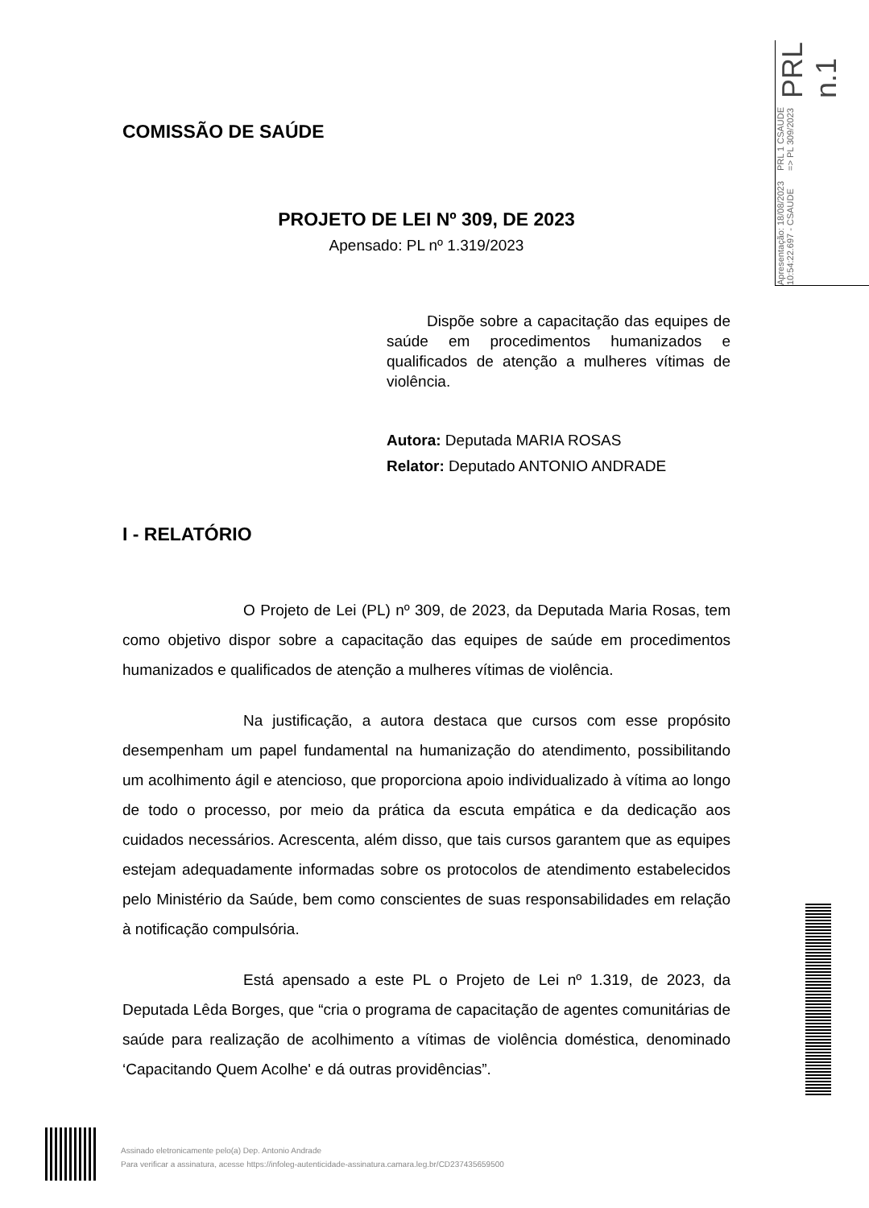Apresentação: 18/08/2023 10:54:22.697 - CSAUDE PRL 1 CSAUDE => PL 309/2023 PRL n.1
COMISSÃO DE SAÚDE
PROJETO DE LEI Nº 309, DE 2023
Apensado: PL nº 1.319/2023
Dispõe sobre a capacitação das equipes de saúde em procedimentos humanizados e qualificados de atenção a mulheres vítimas de violência.
Autora: Deputada MARIA ROSAS
Relator: Deputado ANTONIO ANDRADE
I - RELATÓRIO
O Projeto de Lei (PL) nº 309, de 2023, da Deputada Maria Rosas, tem como objetivo dispor sobre a capacitação das equipes de saúde em procedimentos humanizados e qualificados de atenção a mulheres vítimas de violência.
Na justificação, a autora destaca que cursos com esse propósito desempenham um papel fundamental na humanização do atendimento, possibilitando um acolhimento ágil e atencioso, que proporciona apoio individualizado à vítima ao longo de todo o processo, por meio da prática da escuta empática e da dedicação aos cuidados necessários. Acrescenta, além disso, que tais cursos garantem que as equipes estejam adequadamente informadas sobre os protocolos de atendimento estabelecidos pelo Ministério da Saúde, bem como conscientes de suas responsabilidades em relação à notificação compulsória.
Está apensado a este PL o Projeto de Lei nº 1.319, de 2023, da Deputada Lêda Borges, que “cria o programa de capacitação de agentes comunitárias de saúde para realização de acolhimento a vítimas de violência doméstica, denominado ‘Capacitando Quem Acolhe' e dá outras providências”.
Assinado eletronicamente pelo(a) Dep. Antonio Andrade
Para verificar a assinatura, acesse https://infoleg-autenticidade-assinatura.camara.leg.br/CD237435659500